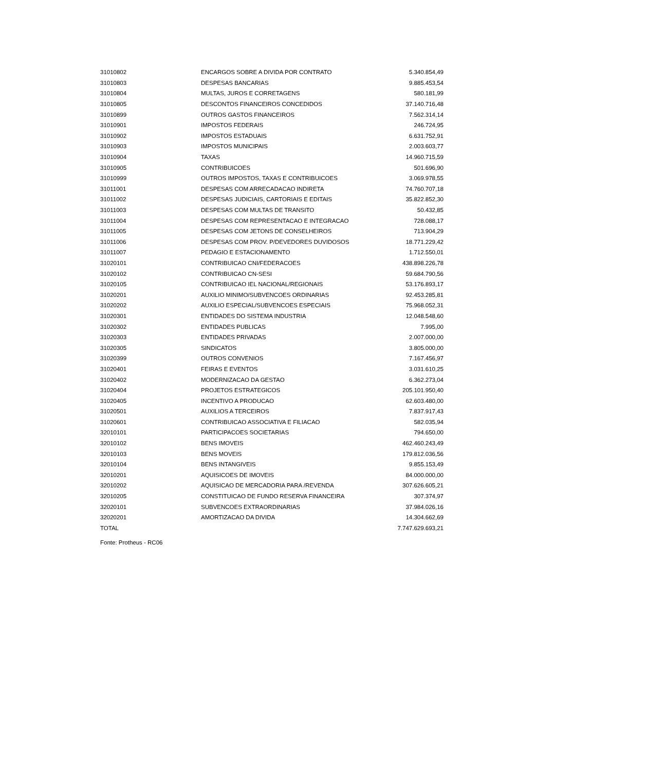| 31010802 | ENCARGOS SOBRE A DIVIDA POR CONTRATO | 5.340.854,49 |
| 31010803 | DESPESAS BANCARIAS | 9.885.453,54 |
| 31010804 | MULTAS, JUROS E CORRETAGENS | 580.181,99 |
| 31010805 | DESCONTOS FINANCEIROS CONCEDIDOS | 37.140.716,48 |
| 31010899 | OUTROS GASTOS FINANCEIROS | 7.562.314,14 |
| 31010901 | IMPOSTOS FEDERAIS | 246.724,95 |
| 31010902 | IMPOSTOS ESTADUAIS | 6.631.752,91 |
| 31010903 | IMPOSTOS MUNICIPAIS | 2.003.603,77 |
| 31010904 | TAXAS | 14.960.715,59 |
| 31010905 | CONTRIBUICOES | 501.696,90 |
| 31010999 | OUTROS IMPOSTOS, TAXAS E CONTRIBUICOES | 3.069.978,55 |
| 31011001 | DESPESAS COM ARRECADACAO INDIRETA | 74.760.707,18 |
| 31011002 | DESPESAS JUDICIAIS, CARTORIAIS E EDITAIS | 35.822.852,30 |
| 31011003 | DESPESAS COM MULTAS DE TRANSITO | 50.432,85 |
| 31011004 | DESPESAS COM REPRESENTACAO E INTEGRACAO | 728.088,17 |
| 31011005 | DESPESAS COM JETONS DE CONSELHEIROS | 713.904,29 |
| 31011006 | DESPESAS COM PROV. P/DEVEDORES DUVIDOSOS | 18.771.229,42 |
| 31011007 | PEDAGIO E ESTACIONAMENTO | 1.712.550,01 |
| 31020101 | CONTRIBUICAO CNI/FEDERACOES | 438.898.226,78 |
| 31020102 | CONTRIBUICAO CN-SESI | 59.684.790,56 |
| 31020105 | CONTRIBUICAO IEL NACIONAL/REGIONAIS | 53.176.893,17 |
| 31020201 | AUXILIO MINIMO/SUBVENCOES ORDINARIAS | 92.453.285,81 |
| 31020202 | AUXILIO ESPECIAL/SUBVENCOES ESPECIAIS | 75.968.052,31 |
| 31020301 | ENTIDADES DO SISTEMA INDUSTRIA | 12.048.548,60 |
| 31020302 | ENTIDADES PUBLICAS | 7.995,00 |
| 31020303 | ENTIDADES PRIVADAS | 2.007.000,00 |
| 31020305 | SINDICATOS | 3.805.000,00 |
| 31020399 | OUTROS CONVENIOS | 7.167.456,97 |
| 31020401 | FEIRAS E EVENTOS | 3.031.610,25 |
| 31020402 | MODERNIZACAO DA GESTAO | 6.362.273,04 |
| 31020404 | PROJETOS ESTRATEGICOS | 205.101.950,40 |
| 31020405 | INCENTIVO A PRODUCAO | 62.603.480,00 |
| 31020501 | AUXILIOS A TERCEIROS | 7.837.917,43 |
| 31020601 | CONTRIBUICAO ASSOCIATIVA E FILIACAO | 582.035,94 |
| 32010101 | PARTICIPACOES SOCIETARIAS | 794.650,00 |
| 32010102 | BENS IMOVEIS | 462.460.243,49 |
| 32010103 | BENS MOVEIS | 179.812.036,56 |
| 32010104 | BENS INTANGIVEIS | 9.855.153,49 |
| 32010201 | AQUISICOES DE IMOVEIS | 84.000.000,00 |
| 32010202 | AQUISICAO DE MERCADORIA PARA /REVENDA | 307.626.605,21 |
| 32010205 | CONSTITUICAO DE FUNDO RESERVA FINANCEIRA | 307.374,97 |
| 32020101 | SUBVENCOES EXTRAORDINARIAS | 37.984.026,16 |
| 32020201 | AMORTIZACAO DA DIVIDA | 14.304.662,69 |
| TOTAL | | 7.747.629.693,21 |
Fonte: Protheus - RC06